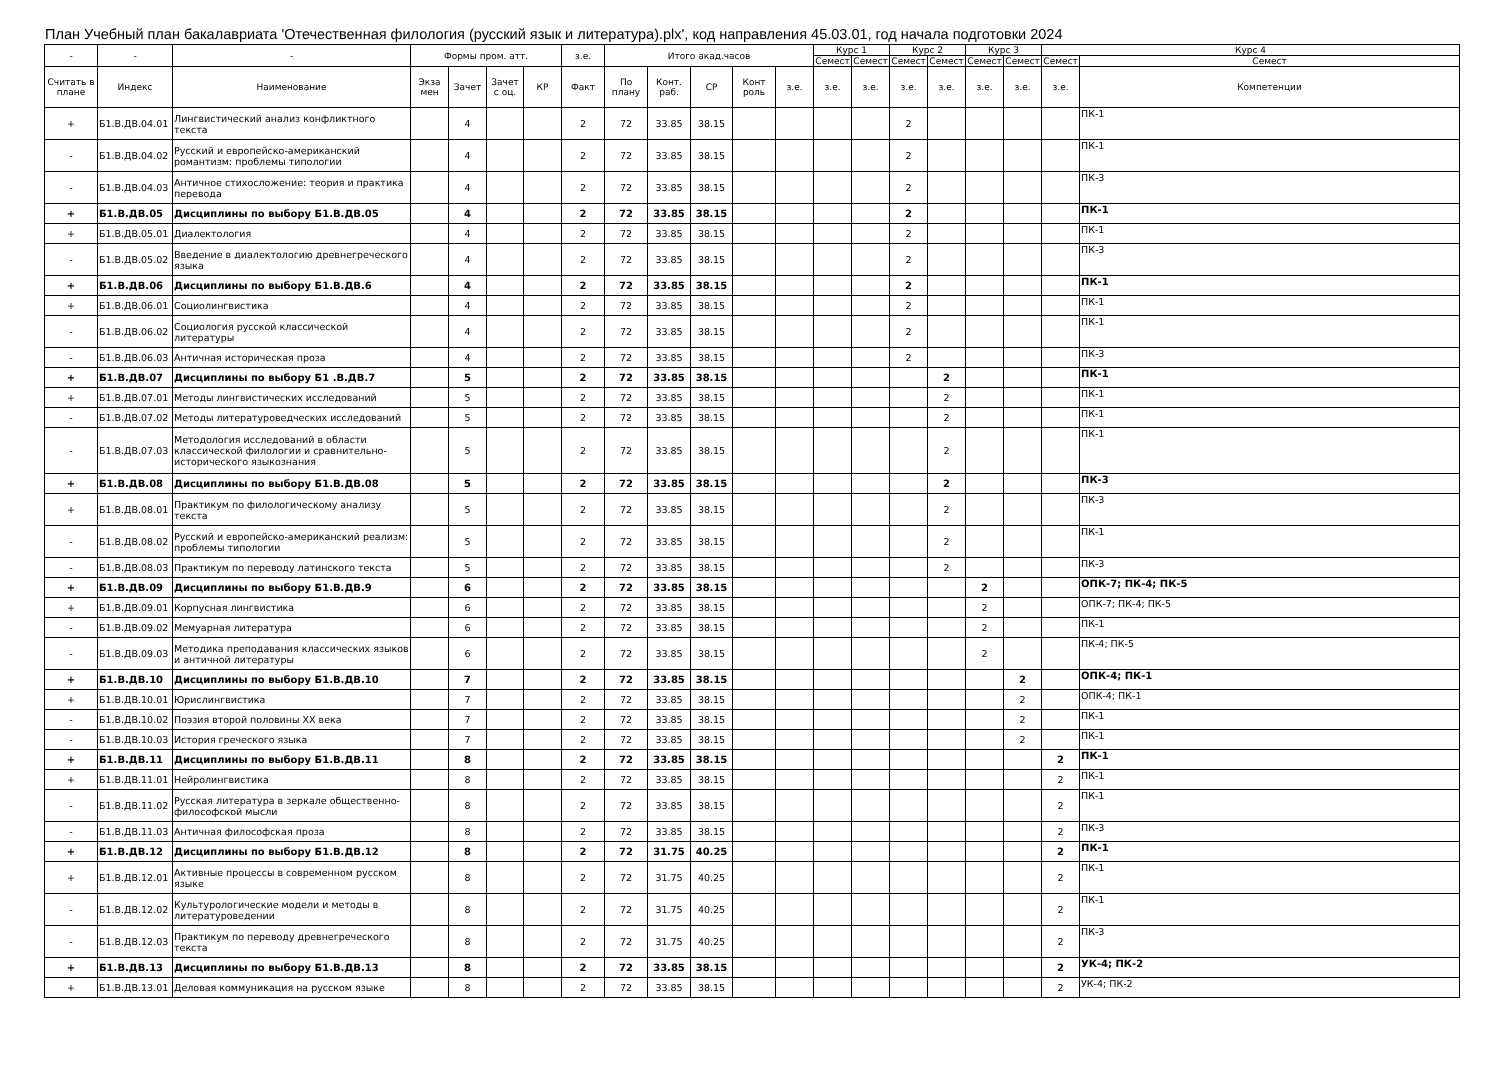План Учебный план бакалавриата 'Отечественная филология (русский язык и литература).plx', код направления 45.03.01, год начала подготовки 2024
| - | - | - | Формы пром. атт. | | | | з.е. | Итого акад.часов | | | | | Курс 1 | | Курс 2 | | Курс 3 | | Курс 4 | | - |
| --- | --- | --- | --- | --- | --- | --- | --- | --- | --- | --- | --- | --- | --- | --- | --- | --- | --- | --- | --- | --- | --- |
| | | | | | | | | | | | | | Семест | Семест | Семест | Семест | Семест | Семест | Семест | Семест | |
| Считать в плане | Индекс | Наименование | Экза мен | Зачет | Зачет с оц. | КР | Факт | По плану | Конт. раб. | СР | Конт роль | з.е. | з.е. | з.е. | з.е. | з.е. | з.е. | з.е. | з.е. | Компетенции | |
| + | Б1.В.ДВ.04.01 | Лингвистический анализ конфликтного текста | | 4 | | | 2 | 72 | 33.85 | 38.15 | | | | | 2 | | | | | ПК-1 | |
| - | Б1.В.ДВ.04.02 | Русский и европейско-американский романтизм: проблемы типологии | | 4 | | | 2 | 72 | 33.85 | 38.15 | | | | | 2 | | | | | ПК-1 | |
| - | Б1.В.ДВ.04.03 | Античное стихосложение: теория и практика перевода | | 4 | | | 2 | 72 | 33.85 | 38.15 | | | | | 2 | | | | | ПК-3 | |
| + | Б1.В.ДВ.05 | Дисциплины по выбору Б1.В.ДВ.05 | | 4 | | | 2 | 72 | 33.85 | 38.15 | | | | | 2 | | | | | ПК-1 | |
| + | Б1.В.ДВ.05.01 | Диалектология | | 4 | | | 2 | 72 | 33.85 | 38.15 | | | | | 2 | | | | | ПК-1 | |
| - | Б1.В.ДВ.05.02 | Введение в диалектологию древнегреческого языка | | 4 | | | 2 | 72 | 33.85 | 38.15 | | | | | 2 | | | | | ПК-3 | |
| + | Б1.В.ДВ.06 | Дисциплины по выбору Б1.В.ДВ.6 | | 4 | | | 2 | 72 | 33.85 | 38.15 | | | | | 2 | | | | | ПК-1 | |
| + | Б1.В.ДВ.06.01 | Социолингвистика | | 4 | | | 2 | 72 | 33.85 | 38.15 | | | | | 2 | | | | | ПК-1 | |
| - | Б1.В.ДВ.06.02 | Социология русской классической литературы | | 4 | | | 2 | 72 | 33.85 | 38.15 | | | | | 2 | | | | | ПК-1 | |
| - | Б1.В.ДВ.06.03 | Античная историческая проза | | 4 | | | 2 | 72 | 33.85 | 38.15 | | | | | 2 | | | | | ПК-3 | |
| + | Б1.В.ДВ.07 | Дисциплины по выбору Б1 .В.ДВ.7 | | 5 | | | 2 | 72 | 33.85 | 38.15 | | | | | | 2 | | | | ПК-1 | |
| + | Б1.В.ДВ.07.01 | Методы лингвистических исследований | | 5 | | | 2 | 72 | 33.85 | 38.15 | | | | | | 2 | | | | ПК-1 | |
| - | Б1.В.ДВ.07.02 | Методы литературоведческих исследований | | 5 | | | 2 | 72 | 33.85 | 38.15 | | | | | | 2 | | | | ПК-1 | |
| - | Б1.В.ДВ.07.03 | Методология исследований в области классической филологии и сравнительно-исторического языкознания | | 5 | | | 2 | 72 | 33.85 | 38.15 | | | | | | 2 | | | | ПК-1 | |
| + | Б1.В.ДВ.08 | Дисциплины по выбору Б1.В.ДВ.08 | | 5 | | | 2 | 72 | 33.85 | 38.15 | | | | | | 2 | | | | ПК-3 | |
| + | Б1.В.ДВ.08.01 | Практикум по филологическому анализу текста | | 5 | | | 2 | 72 | 33.85 | 38.15 | | | | | | 2 | | | | ПК-3 | |
| - | Б1.В.ДВ.08.02 | Русский и европейско-американский реализм: проблемы типологии | | 5 | | | 2 | 72 | 33.85 | 38.15 | | | | | | 2 | | | | ПК-1 | |
| - | Б1.В.ДВ.08.03 | Практикум по переводу латинского текста | | 5 | | | 2 | 72 | 33.85 | 38.15 | | | | | | 2 | | | | ПК-3 | |
| + | Б1.В.ДВ.09 | Дисциплины по выбору Б1.В.ДВ.9 | | 6 | | | 2 | 72 | 33.85 | 38.15 | | | | | | | 2 | | | ОПК-7; ПК-4; ПК-5 | |
| + | Б1.В.ДВ.09.01 | Корпусная лингвистика | | 6 | | | 2 | 72 | 33.85 | 38.15 | | | | | | | 2 | | | ОПК-7; ПК-4; ПК-5 | |
| - | Б1.В.ДВ.09.02 | Мемуарная литература | | 6 | | | 2 | 72 | 33.85 | 38.15 | | | | | | | 2 | | | ПК-1 | |
| - | Б1.В.ДВ.09.03 | Методика преподавания классических языков и античной литературы | | 6 | | | 2 | 72 | 33.85 | 38.15 | | | | | | | 2 | | | ПК-4; ПК-5 | |
| + | Б1.В.ДВ.10 | Дисциплины по выбору Б1.В.ДВ.10 | | 7 | | | 2 | 72 | 33.85 | 38.15 | | | | | | | | 2 | | ОПК-4; ПК-1 | |
| + | Б1.В.ДВ.10.01 | Юрислингвистика | | 7 | | | 2 | 72 | 33.85 | 38.15 | | | | | | | | 2 | | ОПК-4; ПК-1 | |
| - | Б1.В.ДВ.10.02 | Поэзия второй половины XX века | | 7 | | | 2 | 72 | 33.85 | 38.15 | | | | | | | | 2 | | ПК-1 | |
| - | Б1.В.ДВ.10.03 | История греческого языка | | 7 | | | 2 | 72 | 33.85 | 38.15 | | | | | | | | 2 | | ПК-1 | |
| + | Б1.В.ДВ.11 | Дисциплины по выбору Б1.В.ДВ.11 | | 8 | | | 2 | 72 | 33.85 | 38.15 | | | | | | | | | 2 | ПК-1 | |
| + | Б1.В.ДВ.11.01 | Нейролингвистика | | 8 | | | 2 | 72 | 33.85 | 38.15 | | | | | | | | | 2 | ПК-1 | |
| - | Б1.В.ДВ.11.02 | Русская литература в зеркале общественно-философской мысли | | 8 | | | 2 | 72 | 33.85 | 38.15 | | | | | | | | | 2 | ПК-1 | |
| - | Б1.В.ДВ.11.03 | Античная философская проза | | 8 | | | 2 | 72 | 33.85 | 38.15 | | | | | | | | | 2 | ПК-3 | |
| + | Б1.В.ДВ.12 | Дисциплины по выбору Б1.В.ДВ.12 | | 8 | | | 2 | 72 | 31.75 | 40.25 | | | | | | | | | 2 | ПК-1 | |
| + | Б1.В.ДВ.12.01 | Активные процессы в современном русском языке | | 8 | | | 2 | 72 | 31.75 | 40.25 | | | | | | | | | 2 | ПК-1 | |
| - | Б1.В.ДВ.12.02 | Культурологические модели и методы в литературоведении | | 8 | | | 2 | 72 | 31.75 | 40.25 | | | | | | | | | 2 | ПК-1 | |
| - | Б1.В.ДВ.12.03 | Практикум по переводу древнегреческого текста | | 8 | | | 2 | 72 | 31.75 | 40.25 | | | | | | | | | 2 | ПК-3 | |
| + | Б1.В.ДВ.13 | Дисциплины по выбору Б1.В.ДВ.13 | | 8 | | | 2 | 72 | 33.85 | 38.15 | | | | | | | | | 2 | УК-4; ПК-2 | |
| + | Б1.В.ДВ.13.01 | Деловая коммуникация на русском языке | | 8 | | | 2 | 72 | 33.85 | 38.15 | | | | | | | | | 2 | УК-4; ПК-2 | |